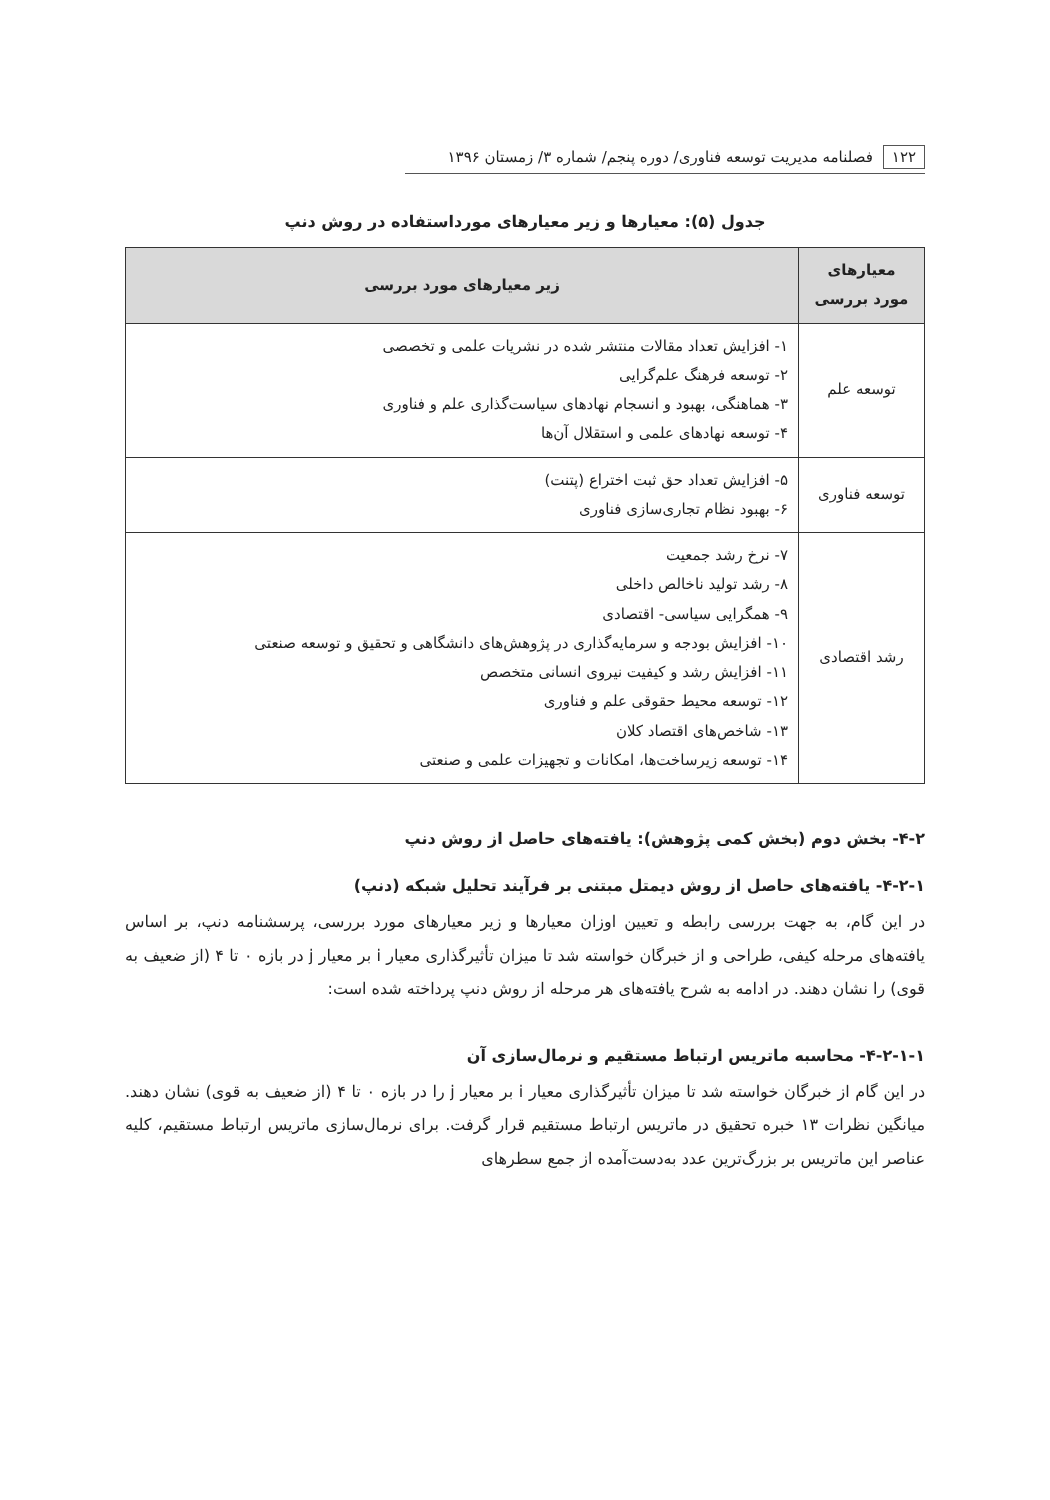۱۲۲ فصلنامه مدیریت توسعه فناوری/ دوره پنجم/ شماره ۳/ زمستان ۱۳۹۶
جدول (۵): معیارها و زیر معیارهای مورداستفاده در روش دنپ
| معیارهای مورد بررسی | زیر معیارهای مورد بررسی |
| --- | --- |
| توسعه علم | ۱- افزایش تعداد مقالات منتشر شده در نشریات علمی و تخصصی ۲- توسعه فرهنگ علم‌گرایی ۳- هماهنگی، بهبود و انسجام نهادهای سیاست‌گذاری علم و فناوری ۴- توسعه نهادهای علمی و استقلال آن‌ها |
| توسعه فناوری | ۵- افزایش تعداد حق ثبت اختراع (پتنت) ۶- بهبود نظام تجاری‌سازی فناوری |
| رشد اقتصادی | ۷- نرخ رشد جمعیت ۸- رشد تولید ناخالص داخلی ۹- همگرایی سیاسی- اقتصادی ۱۰- افزایش بودجه و سرمایه‌گذاری در پژوهش‌های دانشگاهی و تحقیق و توسعه صنعتی ۱۱- افزایش رشد و کیفیت نیروی انسانی متخصص ۱۲- توسعه محیط حقوقی علم و فناوری ۱۳- شاخص‌های اقتصاد کلان ۱۴- توسعه زیرساخت‌ها، امکانات و تجهیزات علمی و صنعتی |
۴-۲- بخش دوم (بخش کمی پژوهش): یافته‌های حاصل از روش دنپ
۴-۲-۱- یافته‌های حاصل از روش دیمتل مبتنی بر فرآیند تحلیل شبکه (دنپ)
در این گام، به جهت بررسی رابطه و تعیین اوزان معیارها و زیر معیارهای مورد بررسی، پرسشنامه دنپ، بر اساس یافته‌های مرحله کیفی، طراحی و از خبرگان خواسته شد تا میزان تأثیرگذاری معیار i بر معیار j در بازه ۰ تا ۴ (از ضعیف به قوی) را نشان دهند. در ادامه به شرح یافته‌های هر مرحله از روش دنپ پرداخته شده است:
۴-۲-۱-۱- محاسبه ماتریس ارتباط مستقیم و نرمال‌سازی آن
در این گام از خبرگان خواسته شد تا میزان تأثیرگذاری معیار i بر معیار j را در بازه ۰ تا ۴ (از ضعیف به قوی) نشان دهند. میانگین نظرات ۱۳ خبره تحقیق در ماتریس ارتباط مستقیم قرار گرفت. برای نرمال‌سازی ماتریس ارتباط مستقیم، کلیه عناصر این ماتریس بر بزرگ‌ترین عدد به‌دست‌آمده از جمع سطرهای